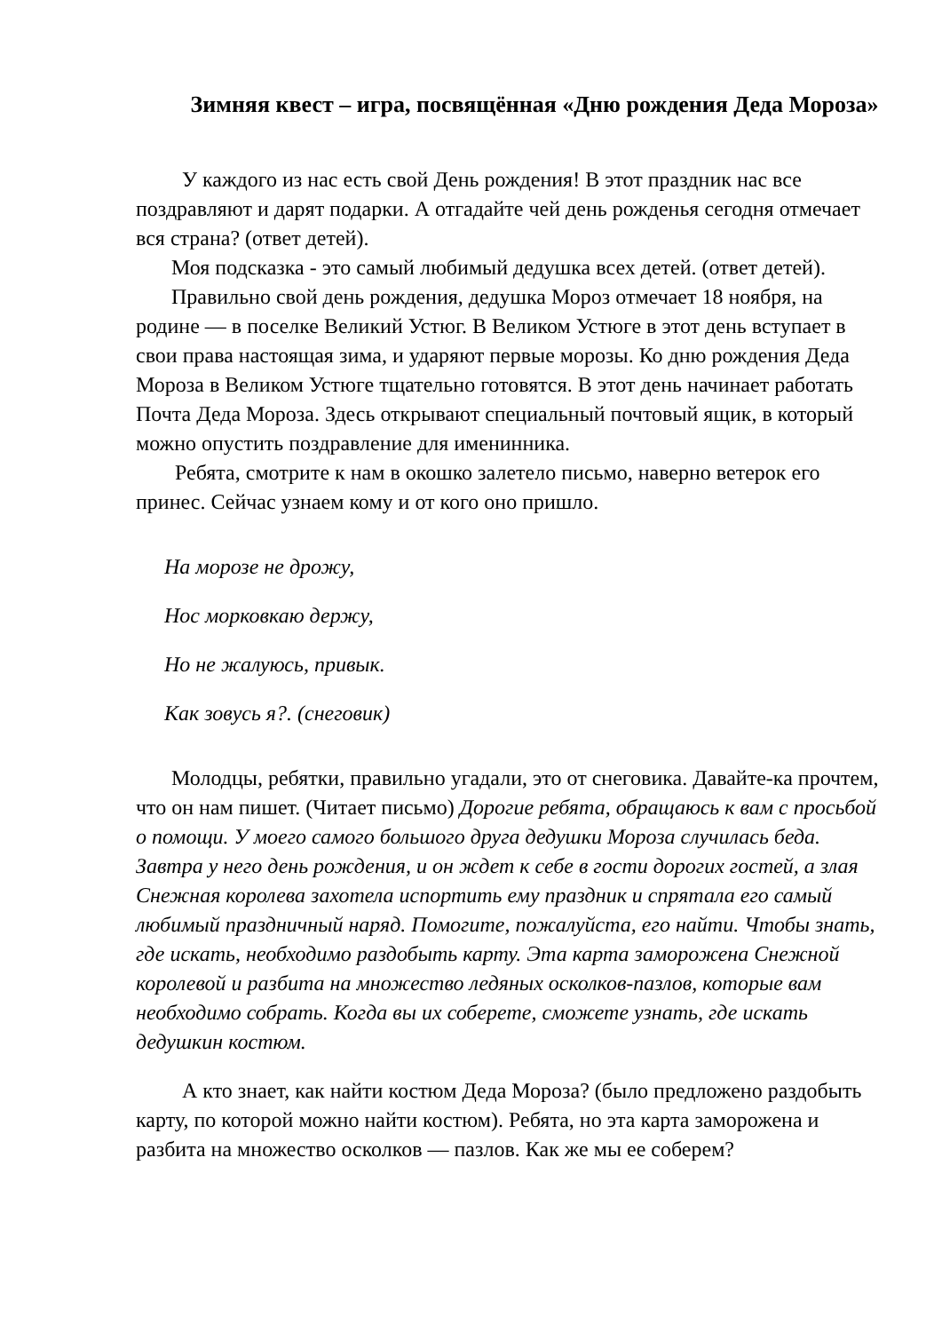Зимняя квест – игра, посвящённая «Дню рождения Деда Мороза»
У каждого из нас есть свой День рождения! В этот праздник нас все поздравляют и дарят подарки. А отгадайте чей день рожденья сегодня отмечает вся страна? (ответ детей).
Моя подсказка - это самый любимый дедушка всех детей. (ответ детей).
Правильно свой день рождения, дедушка Мороз отмечает 18 ноября, на родине — в поселке Великий Устюг. В Великом Устюге в этот день вступает в свои права настоящая зима, и ударяют первые морозы. Ко дню рождения Деда Мороза в Великом Устюге тщательно готовятся. В этот день начинает работать Почта Деда Мороза. Здесь открывают специальный почтовый ящик, в который можно опустить поздравление для именинника.
Ребята, смотрите к нам в окошко залетело письмо, наверно ветерок его принес. Сейчас узнаем кому и от кого оно пришло.
На морозе не дрожу,
Нос морковкаю держу,
Но не жалуюсь, привык.
Как зовусь я?. (снеговик)
Молодцы, ребятки, правильно угадали, это от снеговика. Давайте-ка прочтем, что он нам пишет. (Читает письмо) Дорогие ребята, обращаюсь к вам с просьбой о помощи. У моего самого большого друга дедушки Мороза случилась беда. Завтра у него день рождения, и он ждет к себе в гости дорогих гостей, а злая Снежная королева захотела испортить ему праздник и спрятала его самый любимый праздничный наряд. Помогите, пожалуйста, его найти. Чтобы знать, где искать, необходимо раздобыть карту. Эта карта заморожена Снежной королевой и разбита на множество ледяных осколков-пазлов, которые вам необходимо собрать. Когда вы их соберете, сможете узнать, где искать дедушкин костюм.
А кто знает, как найти костюм Деда Мороза? (было предложено раздобыть карту, по которой можно найти костюм). Ребята, но эта карта заморожена и разбита на множество осколков — пазлов. Как же мы ее соберем?